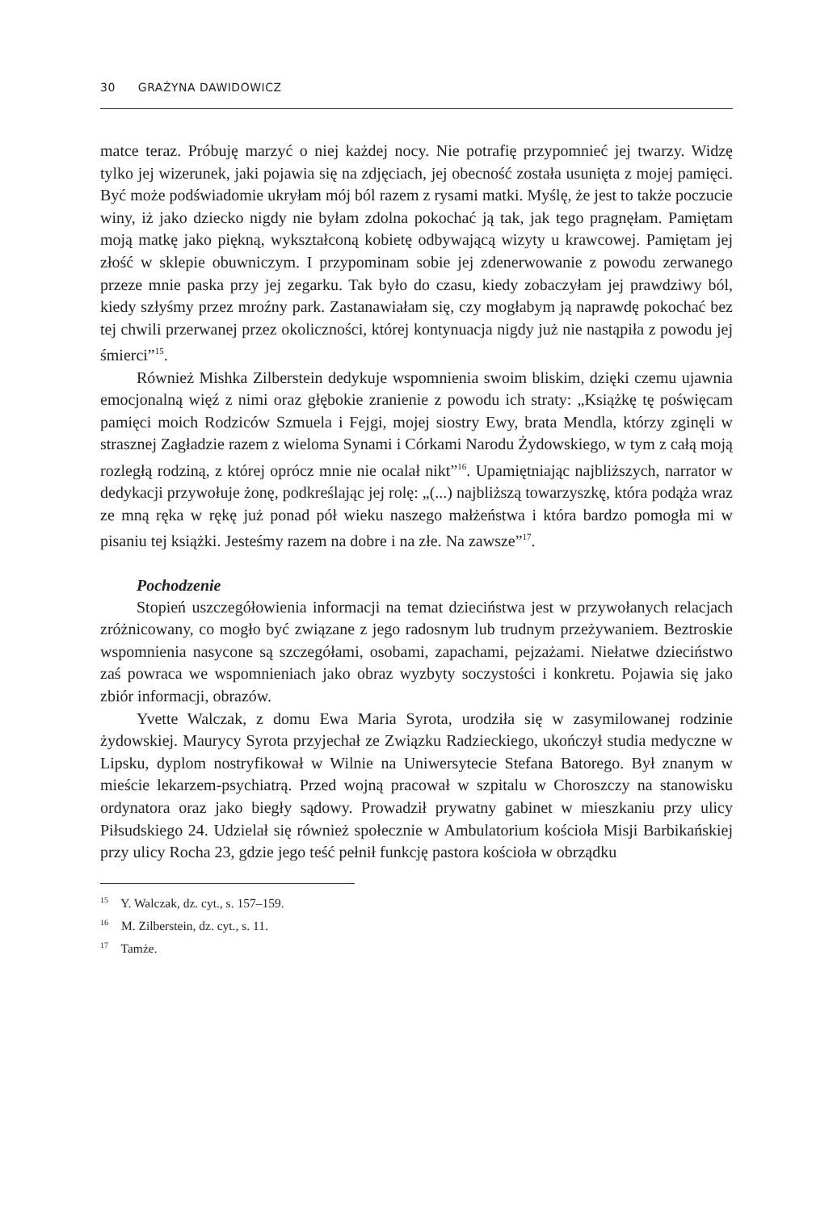30 GRAŻYNA DAWIDOWICZ
matce teraz. Próbuję marzyć o niej każdej nocy. Nie potrafię przypomnieć jej twarzy. Widzę tylko jej wizerunek, jaki pojawia się na zdjęciach, jej obecność została usunięta z mojej pamięci. Być może podświadomie ukryłam mój ból razem z rysami matki. Myślę, że jest to także poczucie winy, iż jako dziecko nigdy nie byłam zdolna pokochać ją tak, jak tego pragnęłam. Pamiętam moją matkę jako piękną, wykształconą kobietę odbywającą wizyty u krawcowej. Pamiętam jej złość w sklepie obuwniczym. I przypominam sobie jej zdenerwowanie z powodu zerwanego przeze mnie paska przy jej zegarku. Tak było do czasu, kiedy zobaczyłam jej prawdziwy ból, kiedy szłyśmy przez mroźny park. Zastanawiałam się, czy mogłabym ją naprawdę pokochać bez tej chwili przerwanej przez okoliczności, której kontynuacja nigdy już nie nastąpiła z powodu jej śmierci”<sup>15</sup>.
Również Mishka Zilberstein dedykuje wspomnienia swoim bliskim, dzięki czemu ujawnia emocjonalną więź z nimi oraz głębokie zranienie z powodu ich straty: „Książkę tę poświęcam pamięci moich Rodziców Szmuela i Fejgi, mojej siostry Ewy, brata Mendla, którzy zginęli w strasznej Zagładzie razem z wieloma Synami i Córkami Narodu Żydowskiego, w tym z całą moją rozległą rodziną, z której oprócz mnie nie ocalał nikt”<sup>16</sup>. Upamiętniając najbliższych, narrator w dedykacji przywołuje żonę, podkreślając jej rolę: „(...) najbliższą towarzyszkę, która podąża wraz ze mną ręka w rękę już ponad pół wieku naszego małżeństwa i która bardzo pomogła mi w pisaniu tej książki. Jesteśmy razem na dobre i na złe. Na zawsze”<sup>17</sup>.
Pochodzenie
Stopień uszczegółowienia informacji na temat dzieciństwa jest w przywołanych relacjach zróżnicowany, co mogło być związane z jego radosnym lub trudnym przeżywaniem. Beztroskie wspomnienia nasycone są szczegółami, osobami, zapachami, pejzażami. Niełatwe dzieciństwo zaś powraca we wspomnieniach jako obraz wyzbyty soczystości i konkretu. Pojawia się jako zbiór informacji, obrazów.
Yvette Walczak, z domu Ewa Maria Syrota, urodziła się w zasymilowanej rodzinie żydowskiej. Maurycy Syrota przyjechał ze Związku Radzieckiego, ukończył studia medyczne w Lipsku, dyplom nostryfikował w Wilnie na Uniwersytecie Stefana Batorego. Był znanym w mieście lekarzem-psychiatrą. Przed wojną pracował w szpitalu w Choroszczy na stanowisku ordynatora oraz jako biegły sądowy. Prowadził prywatny gabinet w mieszkaniu przy ulicy Piłsudskiego 24. Udzielał się również społecznie w Ambulatorium kościoła Misji Barbikańskiej przy ulicy Rocha 23, gdzie jego teść pełnił funkcję pastora kościoła w obrządku
<sup>15</sup> Y. Walczak, dz. cyt., s. 157–159.
<sup>16</sup> M. Zilberstein, dz. cyt., s. 11.
<sup>17</sup> Tamże.